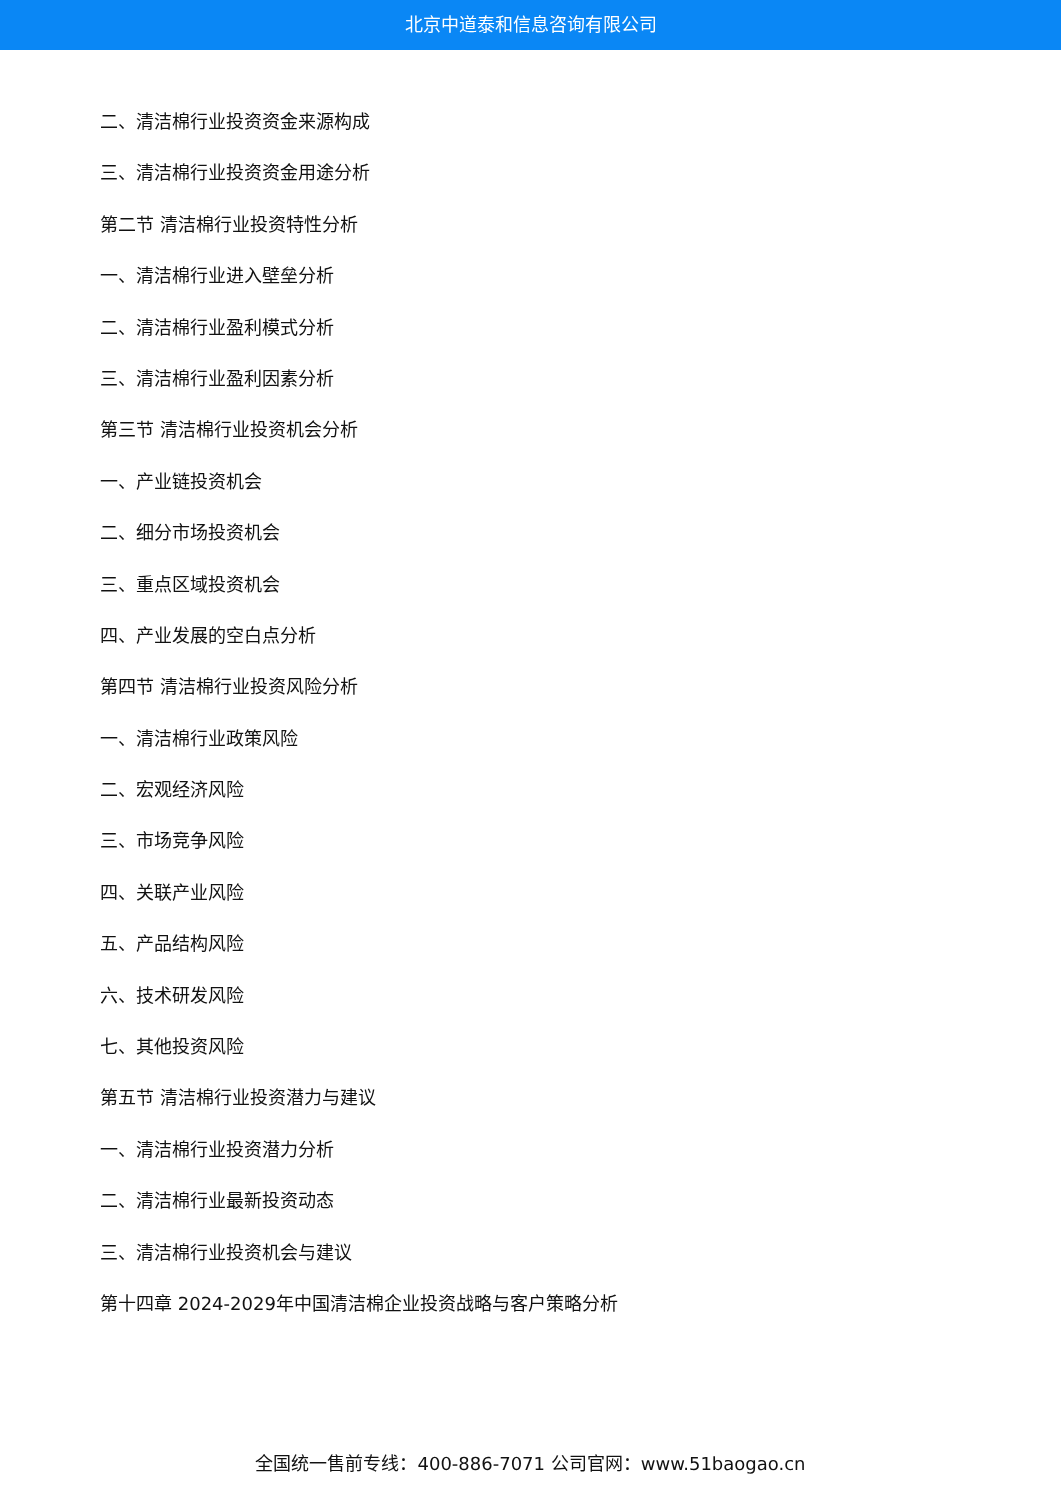北京中道泰和信息咨询有限公司
二、清洁棉行业投资资金来源构成
三、清洁棉行业投资资金用途分析
第二节 清洁棉行业投资特性分析
一、清洁棉行业进入壁垒分析
二、清洁棉行业盈利模式分析
三、清洁棉行业盈利因素分析
第三节 清洁棉行业投资机会分析
一、产业链投资机会
二、细分市场投资机会
三、重点区域投资机会
四、产业发展的空白点分析
第四节 清洁棉行业投资风险分析
一、清洁棉行业政策风险
二、宏观经济风险
三、市场竞争风险
四、关联产业风险
五、产品结构风险
六、技术研发风险
七、其他投资风险
第五节 清洁棉行业投资潜力与建议
一、清洁棉行业投资潜力分析
二、清洁棉行业最新投资动态
三、清洁棉行业投资机会与建议
第十四章 2024-2029年中国清洁棉企业投资战略与客户策略分析
全国统一售前专线：400-886-7071 公司官网：www.51baogao.cn